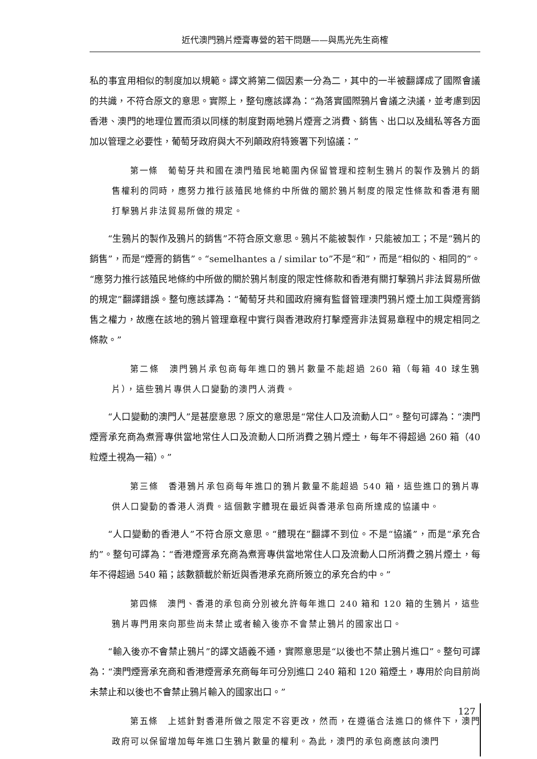近代澳門鴉片煙膏專營的若干問題——與馬光先生商榷
私的事宜用相似的制度加以規範。譯文將第二個因素一分為二，其中的一半被翻譯成了國際會議的共識，不符合原文的意思。實際上，整句應該譯為：“為落實國際鴉片會議之決議，並考慮到因香港、澳門的地理位置而須以同樣的制度對兩地鴉片煙膏之消費、銷售、出口以及緝私等各方面加以管理之必要性，葡萄牙政府與大不列顛政府特簽署下列協議：”
第一條　葡萄牙共和國在澳門殖民地範圍內保留管理和控制生鴉片的製作及鴉片的銷售權利的同時，應努力推行該殖民地條約中所做的關於鴉片制度的限定性條款和香港有關打擊鴉片非法貿易所做的規定。
“生鴉片的製作及鴉片的銷售”不符合原文意思。鴉片不能被製作，只能被加工；不是“鴉片的銷售”，而是“煙膏的銷售”。“semelhantes a / similar to”不是“和”，而是“相似的、相同的”。“應努力推行該殖民地條約中所做的關於鴉片制度的限定性條款和香港有關打擊鴉片非法貿易所做的規定”翻譯錯誤。整句應該譯為：“葡萄牙共和國政府擁有監督管理澳門鴉片煙土加工與煙膏銷售之權力，故應在該地的鴉片管理章程中實行與香港政府打擊煙膏非法貿易章程中的規定相同之條款。”
第二條　澳門鴉片承包商每年進口的鴉片數量不能超過 260 箱（每箱 40 球生鴉片），這些鴉片專供人口變動的澳門人消費。
“人口變動的澳門人”是甚麼意思？原文的意思是“常住人口及流動人口”。整句可譯為：“澳門煙膏承充商為煮膏專供當地常住人口及流動人口所消費之鴉片煙土，每年不得超過 260 箱（40 粒煙土視為一箱）。”
第三條　香港鴉片承包商每年進口的鴉片數量不能超過 540 箱，這些進口的鴉片專供人口變動的香港人消費。這個數字體現在最近與香港承包商所達成的協議中。
“人口變動的香港人”不符合原文意思。“體現在”翻譯不到位。不是“協議”，而是“承充合約”。整句可譯為：“香港煙膏承充商為煮膏專供當地常住人口及流動人口所消費之鴉片煙土，每年不得超過 540 箱；該數額載於新近與香港承充商所簽立的承充合約中。”
第四條　澳門、香港的承包商分別被允許每年進口 240 箱和 120 箱的生鴉片，這些鴉片專門用來向那些尚未禁止或者輸入後亦不會禁止鴉片的國家出口。
“輸入後亦不會禁止鴉片”的譯文語義不通，實際意思是“以後也不禁止鴉片進口”。整句可譯為：“澳門煙膏承充商和香港煙膏承充商每年可分別進口 240 箱和 120 箱煙土，專用於向目前尚未禁止和以後也不會禁止鴉片輸入的國家出口。”
第五條　上述針對香港所做之限定不容更改，然而，在遵循合法進口的條件下，澳門政府可以保留增加每年進口生鴉片數量的權利。為此，澳門的承包商應該向澳門
127